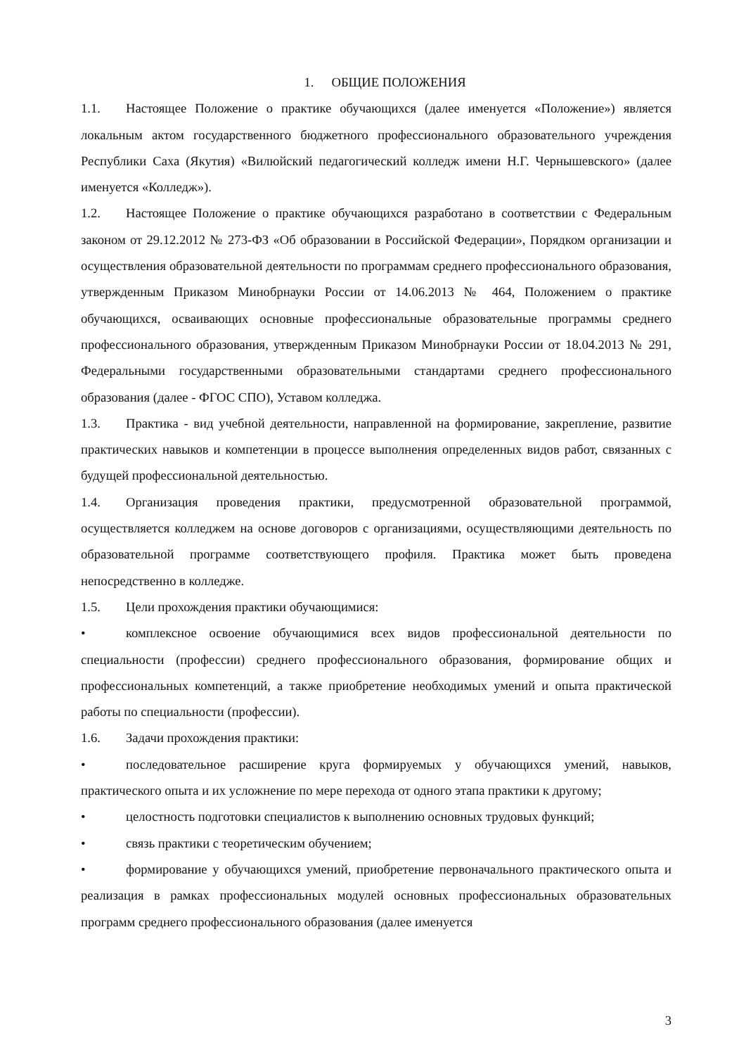1. ОБЩИЕ ПОЛОЖЕНИЯ
1.1. Настоящее Положение о практике обучающихся (далее именуется «Положение») является локальным актом государственного бюджетного профессионального образовательного учреждения Республики Саха (Якутия) «Вилюйский педагогический колледж имени Н.Г. Чернышевского» (далее именуется «Колледж»).
1.2. Настоящее Положение о практике обучающихся разработано в соответствии с Федеральным законом от 29.12.2012 № 273-ФЗ «Об образовании в Российской Федерации», Порядком организации и осуществления образовательной деятельности по программам среднего профессионального образования, утвержденным Приказом Минобрнауки России от 14.06.2013 № 464, Положением о практике обучающихся, осваивающих основные профессиональные образовательные программы среднего профессионального образования, утвержденным Приказом Минобрнауки России от 18.04.2013 № 291, Федеральными государственными образовательными стандартами среднего профессионального образования (далее - ФГОС СПО), Уставом колледжа.
1.3. Практика - вид учебной деятельности, направленной на формирование, закрепление, развитие практических навыков и компетенции в процессе выполнения определенных видов работ, связанных с будущей профессиональной деятельностью.
1.4. Организация проведения практики, предусмотренной образовательной программой, осуществляется колледжем на основе договоров с организациями, осуществляющими деятельность по образовательной программе соответствующего профиля. Практика может быть проведена непосредственно в колледже.
1.5. Цели прохождения практики обучающимися:
• комплексное освоение обучающимися всех видов профессиональной деятельности по специальности (профессии) среднего профессионального образования, формирование общих и профессиональных компетенций, а также приобретение необходимых умений и опыта практической работы по специальности (профессии).
1.6. Задачи прохождения практики:
• последовательное расширение круга формируемых у обучающихся умений, навыков, практического опыта и их усложнение по мере перехода от одного этапа практики к другому;
• целостность подготовки специалистов к выполнению основных трудовых функций;
• связь практики с теоретическим обучением;
• формирование у обучающихся умений, приобретение первоначального практического опыта и реализация в рамках профессиональных модулей основных профессиональных образовательных программ среднего профессионального образования (далее именуется
3